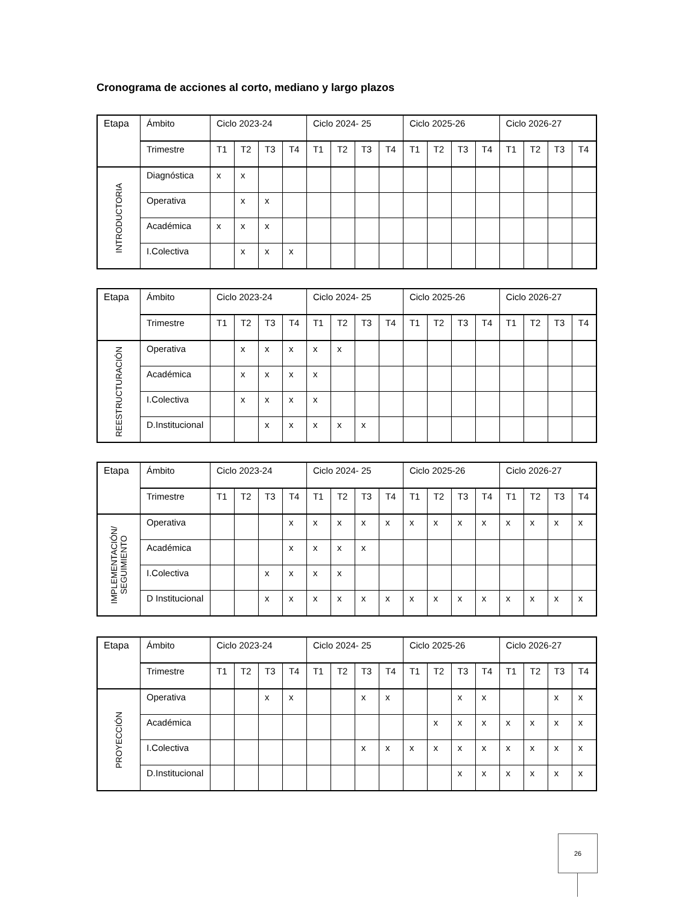Cronograma de acciones al corto, mediano y largo plazos
| Etapa | Ámbito | Ciclo 2023-24 | | | | Ciclo 2024- 25 | | | | Ciclo 2025-26 | | | | Ciclo 2026-27 | | | |
| | Trimestre | T1 | T2 | T3 | T4 | T1 | T2 | T3 | T4 | T1 | T2 | T3 | T4 | T1 | T2 | T3 | T4 |
| INTRODUCTORIA | Diagnóstica | x | x | | | | | | | | | | | | | | |
| | Operativa | | x | x | | | | | | | | | | | | | |
| | Académica | x | x | x | | | | | | | | | | | | | |
| | I.Colectiva | | x | x | x | | | | | | | | | | | | |
| Etapa | Ámbito | Ciclo 2023-24 | | | | Ciclo 2024- 25 | | | | Ciclo 2025-26 | | | | Ciclo 2026-27 | | | |
| | Trimestre | T1 | T2 | T3 | T4 | T1 | T2 | T3 | T4 | T1 | T2 | T3 | T4 | T1 | T2 | T3 | T4 |
| REESTRUCTURACIÓN | Operativa | | x | x | x | x | x | | | | | | | | | | |
| | Académica | | x | x | x | x | | | | | | | | | | | |
| | I.Colectiva | | x | x | x | x | | | | | | | | | | | |
| | D.Institucional | | | x | x | x | x | x | | | | | | | | | |
| Etapa | Ámbito | Ciclo 2023-24 | | | | Ciclo 2024- 25 | | | | Ciclo 2025-26 | | | | Ciclo 2026-27 | | | |
| | Trimestre | T1 | T2 | T3 | T4 | T1 | T2 | T3 | T4 | T1 | T2 | T3 | T4 | T1 | T2 | T3 | T4 |
| IMPLEMENTACIÓN/ SEGUIMIENTO | Operativa | | | | x | x | x | x | x | x | x | x | x | x | x | x | x |
| | Académica | | | | x | x | x | x | | | | | | | | | |
| | I.Colectiva | | | x | x | x | x | | | | | | | | | | |
| | D Institucional | | | x | x | x | x | x | x | x | x | x | x | x | x | x | x |
| Etapa | Ámbito | Ciclo 2023-24 | | | | Ciclo 2024- 25 | | | | Ciclo 2025-26 | | | | Ciclo 2026-27 | | | |
| | Trimestre | T1 | T2 | T3 | T4 | T1 | T2 | T3 | T4 | T1 | T2 | T3 | T4 | T1 | T2 | T3 | T4 |
| PROYECCIÓN | Operativa | | | x | x | | | x | x | | | x | x | | | x | x |
| | Académica | | | | | | | | | | x | x | x | x | x | x | x |
| | I.Colectiva | | | | | | | x | x | x | x | x | x | x | x | x | x |
| | D.Institucional | | | | | | | | | | | x | x | x | x | x | x |
26